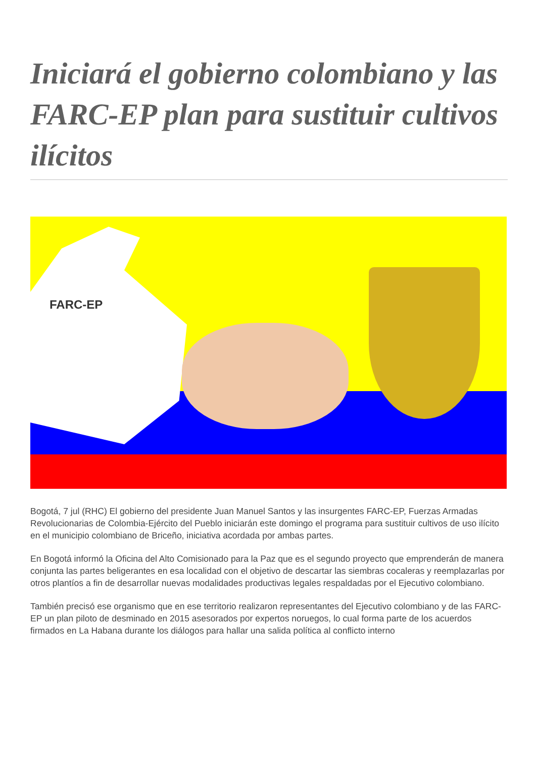Iniciará el gobierno colombiano y las FARC-EP plan para sustituir cultivos ilícitos
FARC-EP
Bogotá, 7 jul (RHC) El gobierno del presidente Juan Manuel Santos y las insurgentes FARC-EP, Fuerzas Armadas Revolucionarias de Colombia-Ejército del Pueblo iniciarán este domingo el programa para sustituir cultivos de uso ilícito en el municipio colombiano de Briceño, iniciativa acordada por ambas partes.
En Bogotá informó la Oficina del Alto Comisionado para la Paz que es el segundo proyecto que emprenderán de manera conjunta las partes beligerantes en esa localidad con el objetivo de descartar las siembras cocaleras y reemplazarlas por otros plantíos a fin de desarrollar nuevas modalidades productivas legales respaldadas por el Ejecutivo colombiano.
También precisó ese organismo que en ese territorio realizaron representantes del Ejecutivo colombiano y de las FARC-EP un plan piloto de desminado en 2015 asesorados por expertos noruegos, lo cual forma parte de los acuerdos firmados en La Habana durante los diálogos para hallar una salida política al conflicto interno